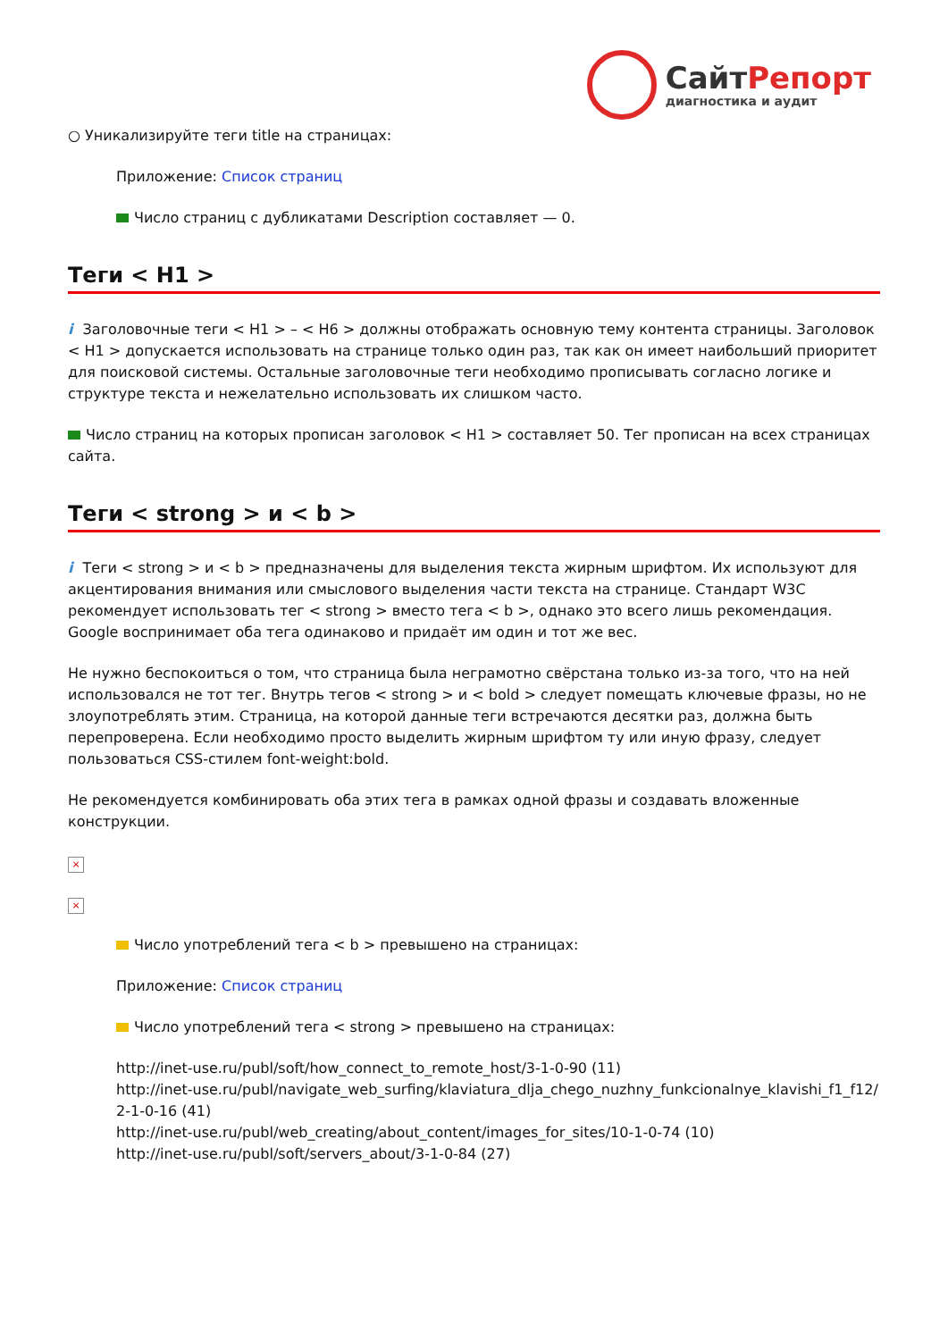СайтРепорт
диагностика и аудит
○ Уникализируйте теги title на страницах:
Приложение: Список страниц
Число страниц с дубликатами Description составляет — 0.
Теги < H1 >
i Заголовочные теги < H1 > – < H6 > должны отображать основную тему контента страницы. Заголовок < H1 > допускается использовать на странице только один раз, так как он имеет наибольший приоритет для поисковой системы. Остальные заголовочные теги необходимо прописывать согласно логике и структуре текста и нежелательно использовать их слишком часто.
Число страниц на которых прописан заголовок < H1 > составляет 50. Тег прописан на всех страницах сайта.
Теги < strong > и < b >
i Теги < strong > и < b > предназначены для выделения текста жирным шрифтом. Их используют для акцентирования внимания или смыслового выделения части текста на странице. Стандарт W3C рекомендует использовать тег < strong > вместо тега < b >, однако это всего лишь рекомендация. Google воспринимает оба тега одинаково и придаёт им один и тот же вес.
Не нужно беспокоиться о том, что страница была неграмотно свёрстана только из-за того, что на ней использовался не тот тег. Внутрь тегов < strong > и < bold > следует помещать ключевые фразы, но не злоупотреблять этим. Страница, на которой данные теги встречаются десятки раз, должна быть перепроверена. Если необходимо просто выделить жирным шрифтом ту или иную фразу, следует пользоваться CSS-стилем font-weight:bold.
Не рекомендуется комбинировать оба этих тега в рамках одной фразы и создавать вложенные конструкции.
×
×
Число употреблений тега < b > превышено на страницах:
Приложение: Список страниц
Число употреблений тега < strong > превышено на страницах:
http://inet-use.ru/publ/soft/how_connect_to_remote_host/3-1-0-90 (11)
http://inet-use.ru/publ/navigate_web_surfing/klaviatura_dlja_chego_nuzhny_funkcionalnye_klavishi_f1_f12/2-1-0-16 (41)
http://inet-use.ru/publ/web_creating/about_content/images_for_sites/10-1-0-74 (10)
http://inet-use.ru/publ/soft/servers_about/3-1-0-84 (27)